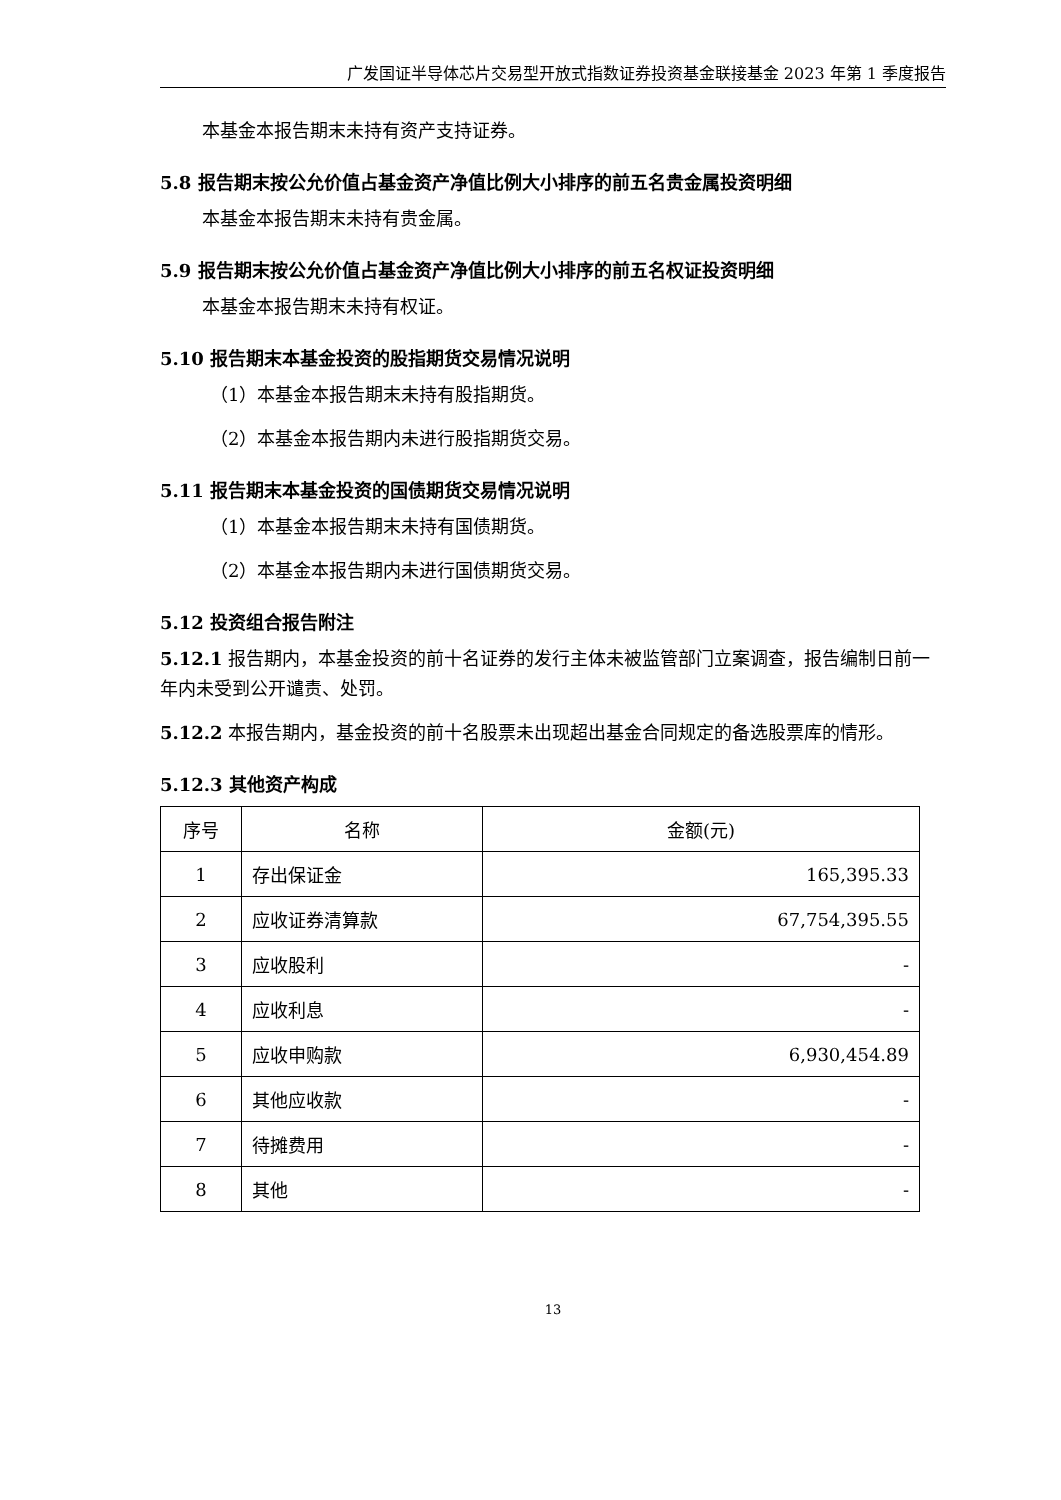广发国证半导体芯片交易型开放式指数证券投资基金联接基金 2023 年第 1 季度报告
本基金本报告期末未持有资产支持证券。
5.8 报告期末按公允价值占基金资产净值比例大小排序的前五名贵金属投资明细
本基金本报告期末未持有贵金属。
5.9 报告期末按公允价值占基金资产净值比例大小排序的前五名权证投资明细
本基金本报告期末未持有权证。
5.10 报告期末本基金投资的股指期货交易情况说明
（1）本基金本报告期末未持有股指期货。
（2）本基金本报告期内未进行股指期货交易。
5.11 报告期末本基金投资的国债期货交易情况说明
（1）本基金本报告期末未持有国债期货。
（2）本基金本报告期内未进行国债期货交易。
5.12 投资组合报告附注
5.12.1 报告期内，本基金投资的前十名证券的发行主体未被监管部门立案调查，报告编制日前一年内未受到公开谴责、处罚。
5.12.2 本报告期内，基金投资的前十名股票未出现超出基金合同规定的备选股票库的情形。
5.12.3 其他资产构成
| 序号 | 名称 | 金额(元) |
| --- | --- | --- |
| 1 | 存出保证金 | 165,395.33 |
| 2 | 应收证券清算款 | 67,754,395.55 |
| 3 | 应收股利 | - |
| 4 | 应收利息 | - |
| 5 | 应收申购款 | 6,930,454.89 |
| 6 | 其他应收款 | - |
| 7 | 待摊费用 | - |
| 8 | 其他 | - |
13